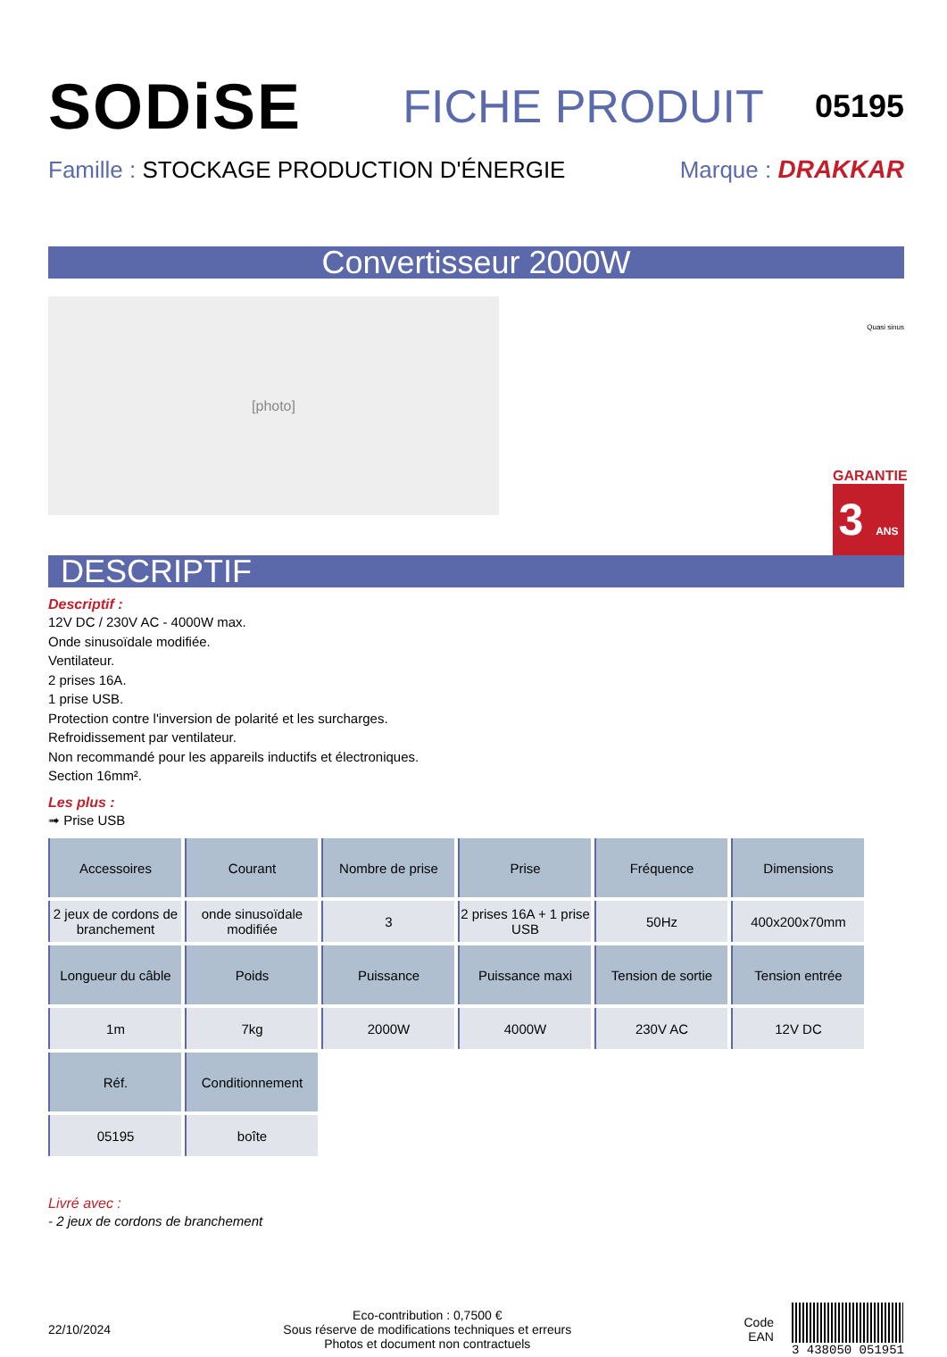SODiSE
FICHE PRODUIT
05195
Famille : STOCKAGE PRODUCTION D'ÉNERGIE
Marque : DRAKKAR
Convertisseur 2000W
[photo]
Quasi sinus
GARANTIE
3 ANS
DESCRIPTIF
Descriptif :
12V DC / 230V AC - 4000W max.
Onde sinusoïdale modifiée.
Ventilateur.
2 prises 16A.
1 prise USB.
Protection contre l'inversion de polarité et les surcharges.
Refroidissement par ventilateur.
Non recommandé pour les appareils inductifs et électroniques.
Section 16mm².
Les plus :
➟ Prise USB
| Accessoires | Courant | Nombre de prise | Prise | Fréquence | Dimensions |
| --- | --- | --- | --- | --- | --- |
| 2 jeux de cordons de branchement | onde sinusoïdale modifiée | 3 | 2 prises 16A + 1 prise USB | 50Hz | 400x200x70mm |
| Longueur du câble | Poids | Puissance | Puissance maxi | Tension de sortie | Tension entrée |
| 1m | 7kg | 2000W | 4000W | 230V AC | 12V DC |
| Réf. | Conditionnement | | | | |
| 05195 | boîte | | | | |
Livré avec :
- 2 jeux de cordons de branchement
22/10/2024
Eco-contribution : 0,7500 €
Sous réserve de modifications techniques et erreurs
Photos et document non contractuels
Code
EAN
3 438050 051951